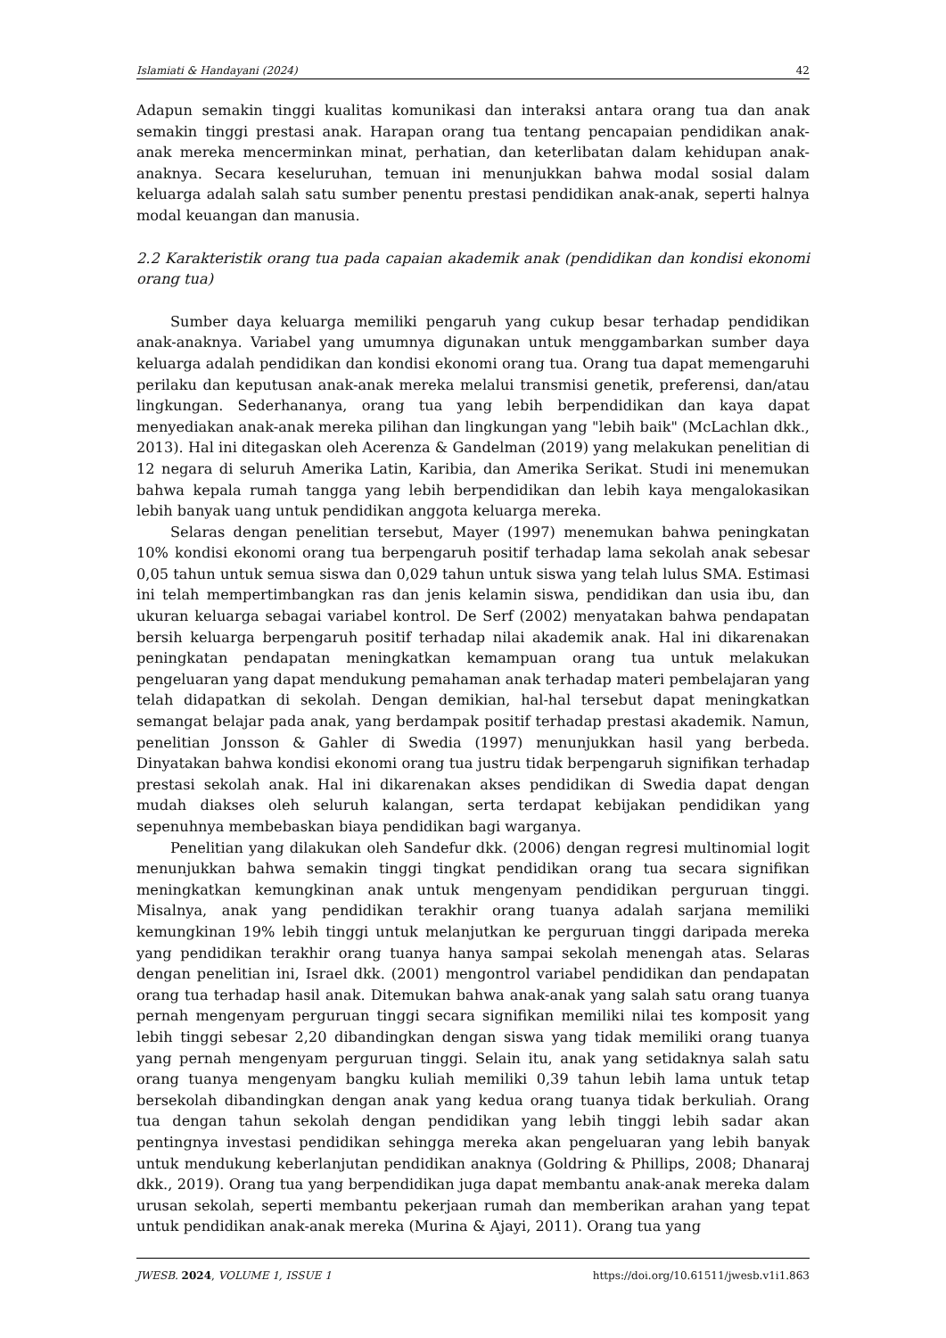Islamiati & Handayani (2024) 42
Adapun semakin tinggi kualitas komunikasi dan interaksi antara orang tua dan anak semakin tinggi prestasi anak. Harapan orang tua tentang pencapaian pendidikan anak-anak mereka mencerminkan minat, perhatian, dan keterlibatan dalam kehidupan anak-anaknya. Secara keseluruhan, temuan ini menunjukkan bahwa modal sosial dalam keluarga adalah salah satu sumber penentu prestasi pendidikan anak-anak, seperti halnya modal keuangan dan manusia.
2.2 Karakteristik orang tua pada capaian akademik anak (pendidikan dan kondisi ekonomi orang tua)
Sumber daya keluarga memiliki pengaruh yang cukup besar terhadap pendidikan anak-anaknya. Variabel yang umumnya digunakan untuk menggambarkan sumber daya keluarga adalah pendidikan dan kondisi ekonomi orang tua. Orang tua dapat memengaruhi perilaku dan keputusan anak-anak mereka melalui transmisi genetik, preferensi, dan/atau lingkungan. Sederhananya, orang tua yang lebih berpendidikan dan kaya dapat menyediakan anak-anak mereka pilihan dan lingkungan yang "lebih baik" (McLachlan dkk., 2013). Hal ini ditegaskan oleh Acerenza & Gandelman (2019) yang melakukan penelitian di 12 negara di seluruh Amerika Latin, Karibia, dan Amerika Serikat. Studi ini menemukan bahwa kepala rumah tangga yang lebih berpendidikan dan lebih kaya mengalokasikan lebih banyak uang untuk pendidikan anggota keluarga mereka.
Selaras dengan penelitian tersebut, Mayer (1997) menemukan bahwa peningkatan 10% kondisi ekonomi orang tua berpengaruh positif terhadap lama sekolah anak sebesar 0,05 tahun untuk semua siswa dan 0,029 tahun untuk siswa yang telah lulus SMA. Estimasi ini telah mempertimbangkan ras dan jenis kelamin siswa, pendidikan dan usia ibu, dan ukuran keluarga sebagai variabel kontrol. De Serf (2002) menyatakan bahwa pendapatan bersih keluarga berpengaruh positif terhadap nilai akademik anak. Hal ini dikarenakan peningkatan pendapatan meningkatkan kemampuan orang tua untuk melakukan pengeluaran yang dapat mendukung pemahaman anak terhadap materi pembelajaran yang telah didapatkan di sekolah. Dengan demikian, hal-hal tersebut dapat meningkatkan semangat belajar pada anak, yang berdampak positif terhadap prestasi akademik. Namun, penelitian Jonsson & Gahler di Swedia (1997) menunjukkan hasil yang berbeda. Dinyatakan bahwa kondisi ekonomi orang tua justru tidak berpengaruh signifikan terhadap prestasi sekolah anak. Hal ini dikarenakan akses pendidikan di Swedia dapat dengan mudah diakses oleh seluruh kalangan, serta terdapat kebijakan pendidikan yang sepenuhnya membebaskan biaya pendidikan bagi warganya.
Penelitian yang dilakukan oleh Sandefur dkk. (2006) dengan regresi multinomial logit menunjukkan bahwa semakin tinggi tingkat pendidikan orang tua secara signifikan meningkatkan kemungkinan anak untuk mengenyam pendidikan perguruan tinggi. Misalnya, anak yang pendidikan terakhir orang tuanya adalah sarjana memiliki kemungkinan 19% lebih tinggi untuk melanjutkan ke perguruan tinggi daripada mereka yang pendidikan terakhir orang tuanya hanya sampai sekolah menengah atas. Selaras dengan penelitian ini, Israel dkk. (2001) mengontrol variabel pendidikan dan pendapatan orang tua terhadap hasil anak. Ditemukan bahwa anak-anak yang salah satu orang tuanya pernah mengenyam perguruan tinggi secara signifikan memiliki nilai tes komposit yang lebih tinggi sebesar 2,20 dibandingkan dengan siswa yang tidak memiliki orang tuanya yang pernah mengenyam perguruan tinggi. Selain itu, anak yang setidaknya salah satu orang tuanya mengenyam bangku kuliah memiliki 0,39 tahun lebih lama untuk tetap bersekolah dibandingkan dengan anak yang kedua orang tuanya tidak berkuliah. Orang tua dengan tahun sekolah dengan pendidikan yang lebih tinggi lebih sadar akan pentingnya investasi pendidikan sehingga mereka akan pengeluaran yang lebih banyak untuk mendukung keberlanjutan pendidikan anaknya (Goldring & Phillips, 2008; Dhanaraj dkk., 2019). Orang tua yang berpendidikan juga dapat membantu anak-anak mereka dalam urusan sekolah, seperti membantu pekerjaan rumah dan memberikan arahan yang tepat untuk pendidikan anak-anak mereka (Murina & Ajayi, 2011). Orang tua yang
JWESB. 2024, VOLUME 1, ISSUE 1 https://doi.org/10.61511/jwesb.v1i1.863